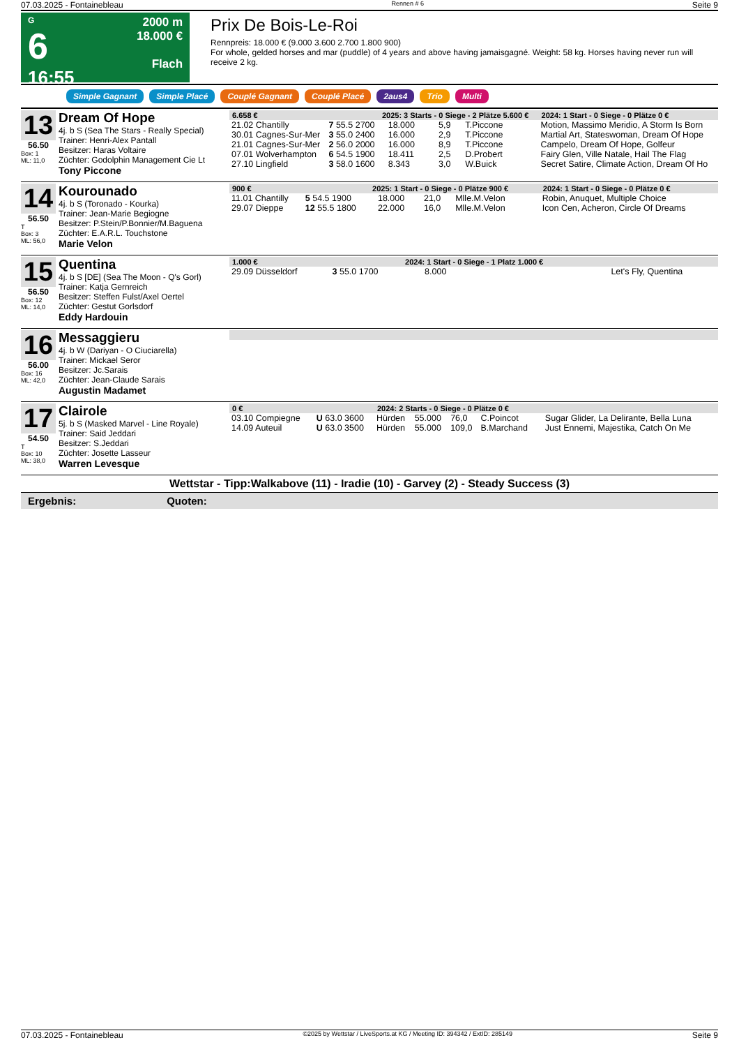07.03.2025 - Fontainebleau Rennen # 6 Seite 9
G
6
16:55
2000 m
18.000 €
Flach
Prix De Bois-Le-Roi
Rennpreis: 18.000 € (9.000 3.600 2.700 1.800 900)
For whole, gelded horses and mar (puddle) of 4 years and above having jamaisgagné. Weight: 58 kg. Horses having never run will receive 2 kg.
Simple Gagnant Simple Placé Couplé Gagnant Couplé Placé 2aus4 Trio Multi
13
56.50
Box: 1
ML: 11,0
Dream Of Hope
4j. b S (Sea The Stars - Really Special)
Trainer: Henri-Alex Pantall
Besitzer: Haras Voltaire
Züchter: Godolphin Management Cie Lt
Tony Piccone
| 6.658 € | | 2025: 3 Starts - 0 Siege - 2 Plätze 5.600 € | | | | | 2024: 1 Start - 0 Siege - 0 Plätze 0 € |
| --- | --- | --- | --- | --- | --- | --- | --- |
| 21.02 Chantilly | 7 55.5 2700 | | 18.000 | 5,9 | T.Piccone | | Motion, Massimo Meridio, A Storm Is Born |
| 30.01 Cagnes-Sur-Mer | 3 55.0 2400 | | 16.000 | 2,9 | T.Piccone | | Martial Art, Stateswoman, Dream Of Hope |
| 21.01 Cagnes-Sur-Mer | 2 56.0 2000 | | 16.000 | 8,9 | T.Piccone | | Campelo, Dream Of Hope, Golfeur |
| 07.01 Wolverhampton | 6 54.5 1900 | | 18.411 | 2,5 | D.Probert | | Fairy Glen, Ville Natale, Hail The Flag |
| 27.10 Lingfield | 3 58.0 1600 | | 8.343 | 3,0 | W.Buick | | Secret Satire, Climate Action, Dream Of Ho |
14
56.50
T
Box: 3
ML: 56,0
Kourounado
4j. b S (Toronado - Kourka)
Trainer: Jean-Marie Begiogne
Besitzer: P.Stein/P.Bonnier/M.Baguena
Züchter: E.A.R.L. Touchstone
Marie Velon
| 900 € | | 2025: 1 Start - 0 Siege - 0 Plätze 900 € | | | | | 2024: 1 Start - 0 Siege - 0 Plätze 0 € |
| --- | --- | --- | --- | --- | --- | --- | --- |
| 11.01 Chantilly | 5 54.5 1900 | | 18.000 | 21,0 | Mlle.M.Velon | | Robin, Anuquet, Multiple Choice |
| 29.07 Dieppe | 12 55.5 1800 | | 22.000 | 16,0 | Mlle.M.Velon | | Icon Cen, Acheron, Circle Of Dreams |
15
56.50
Box: 12
ML: 14,0
Quentina
4j. b S [DE] (Sea The Moon - Q's Gorl)
Trainer: Katja Gernreich
Besitzer: Steffen Fulst/Axel Oertel
Züchter: Gestut Gorlsdorf
Eddy Hardouin
| 1.000 € | | 2024: 1 Start - 0 Siege - 1 Platz 1.000 € | | | | | |
| --- | --- | --- | --- | --- | --- | --- | --- |
| 29.09 Düsseldorf | 3 55.0 1700 | | 8.000 | | | | Let's Fly, Quentina |
16
56.00
Box: 16
ML: 42,0
Messaggieru
4j. b W (Dariyan - O Ciuciarella)
Trainer: Mickael Seror
Besitzer: Jc.Sarais
Züchter: Jean-Claude Sarais
Augustin Madamet
17
54.50
T
Box: 10
ML: 38,0
Clairole
5j. b S (Masked Marvel - Line Royale)
Trainer: Said Jeddari
Besitzer: S.Jeddari
Züchter: Josette Lasseur
Warren Levesque
| 0 € | | 2024: 2 Starts - 0 Siege - 0 Plätze 0 € | | | | | |
| --- | --- | --- | --- | --- | --- | --- | --- |
| 03.10 Compiegne | U 63.0 3600 | Hürden | 55.000 | 76,0 | C.Poincot | | Sugar Glider, La Delirante, Bella Luna |
| 14.09 Auteuil | U 63.0 3500 | Hürden | 55.000 | 109,0 | B.Marchand | | Just Ennemi, Majestika, Catch On Me |
Wettstar - Tipp:Walkabove (11) - Iradie (10) - Garvey (2) - Steady Success (3)
Ergebnis: Quoten:
07.03.2025 - Fontainebleau ©2025 by Wettstar / LiveSports.at KG / Meeting ID: 394342 / ExtID: 285149 Seite 9